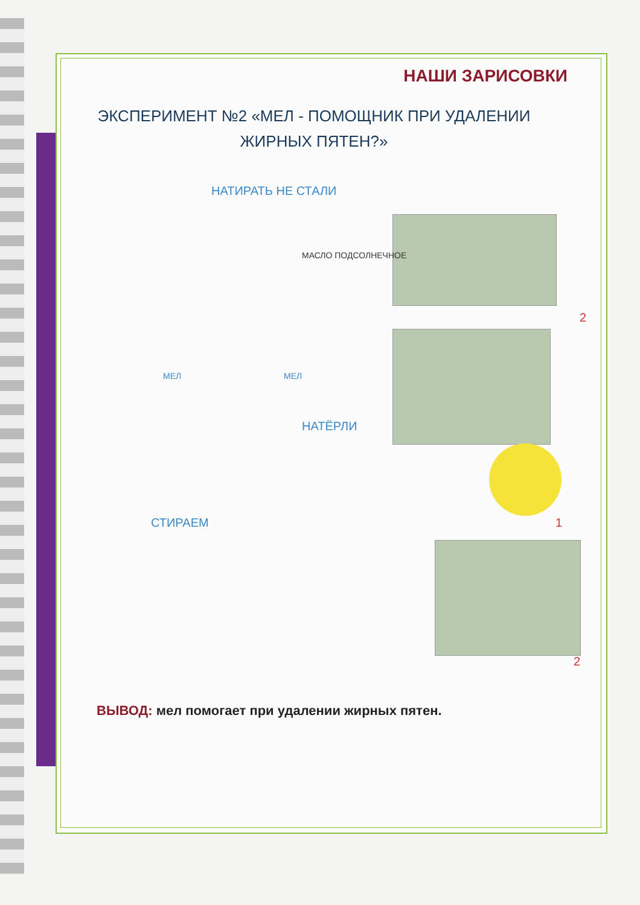НАШИ ЗАРИСОВКИ
ЭКСПЕРИМЕНТ №2 «МЕЛ - ПОМОЩНИК ПРИ УДАЛЕНИИ ЖИРНЫХ ПЯТЕН?»
НАТИРАТЬ НЕ СТАЛИ
МАСЛО ПОДСОЛНЕЧНОЕ
МЕЛ МЕЛ
2
НАТЁРЛИ
СТИРАЕМ 1
2
ВЫВОД: мел помогает при удалении жирных пятен.